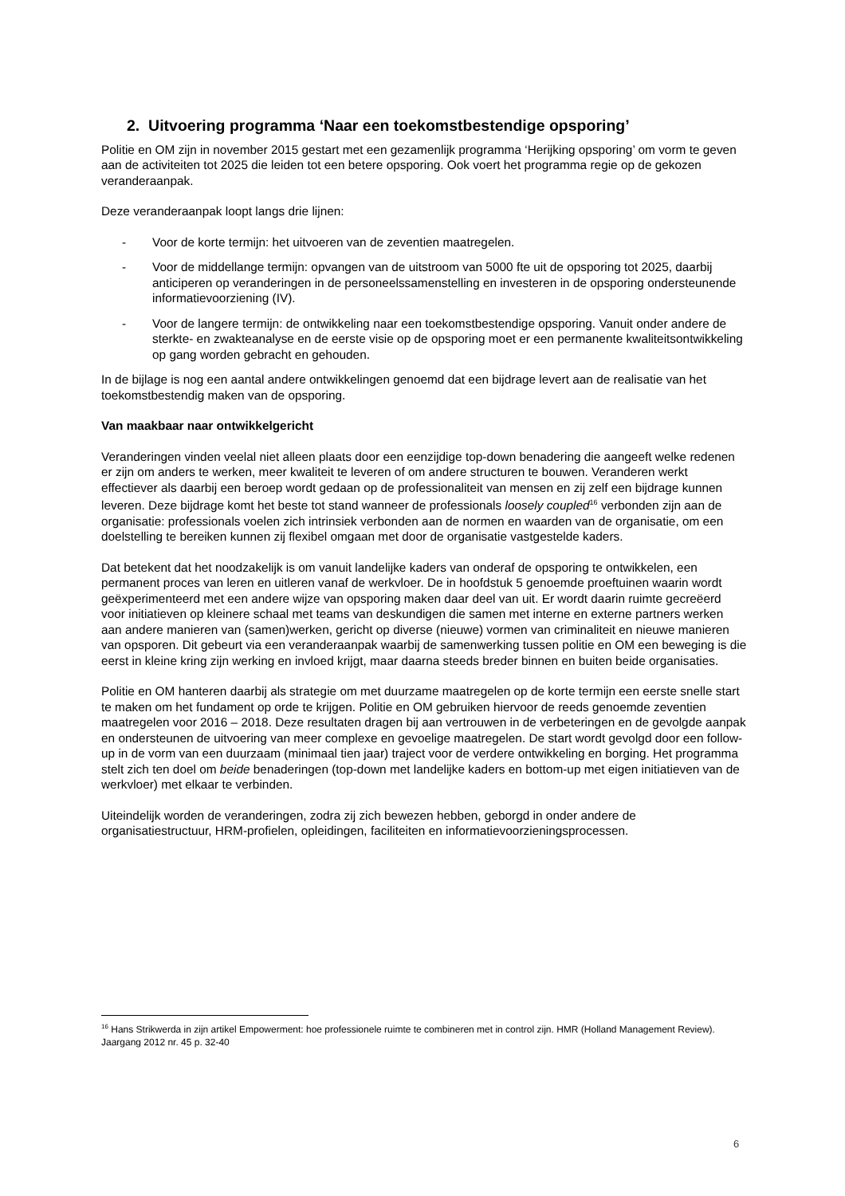2. Uitvoering programma ‘Naar een toekomstbestendige opsporing’
Politie en OM zijn in november 2015 gestart met een gezamenlijk programma ‘Herijking opsporing’ om vorm te geven aan de activiteiten tot 2025 die leiden tot een betere opsporing. Ook voert het programma regie op de gekozen veranderaanpak.
Deze veranderaanpak loopt langs drie lijnen:
- Voor de korte termijn: het uitvoeren van de zeventien maatregelen.
- Voor de middellange termijn: opvangen van de uitstroom van 5000 fte uit de opsporing tot 2025, daarbij anticiperen op veranderingen in de personeelssamenstelling en investeren in de opsporing ondersteunende informatievoorziening (IV).
- Voor de langere termijn: de ontwikkeling naar een toekomstbestendige opsporing. Vanuit onder andere de sterkte- en zwakteanalyse en de eerste visie op de opsporing moet er een permanente kwaliteitsontwikkeling op gang worden gebracht en gehouden.
In de bijlage is nog een aantal andere ontwikkelingen genoemd dat een bijdrage levert aan de realisatie van het toekomstbestendig maken van de opsporing.
Van maakbaar naar ontwikkelgericht
Veranderingen vinden veelal niet alleen plaats door een eenzijdige top-down benadering die aangeeft welke redenen er zijn om anders te werken, meer kwaliteit te leveren of om andere structuren te bouwen. Veranderen werkt effectiever als daarbij een beroep wordt gedaan op de professionaliteit van mensen en zij zelf een bijdrage kunnen leveren. Deze bijdrage komt het beste tot stand wanneer de professionals loosely coupled<sup>16</sup> verbonden zijn aan de organisatie: professionals voelen zich intrinsiek verbonden aan de normen en waarden van de organisatie, om een doelstelling te bereiken kunnen zij flexibel omgaan met door de organisatie vastgestelde kaders.
Dat betekent dat het noodzakelijk is om vanuit landelijke kaders van onderaf de opsporing te ontwikkelen, een permanent proces van leren en uitleren vanaf de werkvloer. De in hoofdstuk 5 genoemde proeftuinen waarin wordt geëxperimenteerd met een andere wijze van opsporing maken daar deel van uit. Er wordt daarin ruimte gecreëerd voor initiatieven op kleinere schaal met teams van deskundigen die samen met interne en externe partners werken aan andere manieren van (samen)werken, gericht op diverse (nieuwe) vormen van criminaliteit en nieuwe manieren van opsporen. Dit gebeurt via een veranderaanpak waarbij de samenwerking tussen politie en OM een beweging is die eerst in kleine kring zijn werking en invloed krijgt, maar daarna steeds breder binnen en buiten beide organisaties.
Politie en OM hanteren daarbij als strategie om met duurzame maatregelen op de korte termijn een eerste snelle start te maken om het fundament op orde te krijgen. Politie en OM gebruiken hiervoor de reeds genoemde zeventien maatregelen voor 2016 – 2018. Deze resultaten dragen bij aan vertrouwen in de verbeteringen en de gevolgde aanpak en ondersteunen de uitvoering van meer complexe en gevoelige maatregelen. De start wordt gevolgd door een follow-up in de vorm van een duurzaam (minimaal tien jaar) traject voor de verdere ontwikkeling en borging. Het programma stelt zich ten doel om beide benaderingen (top-down met landelijke kaders en bottom-up met eigen initiatieven van de werkvloer) met elkaar te verbinden.
Uiteindelijk worden de veranderingen, zodra zij zich bewezen hebben, geborgd in onder andere de organisatiestructuur, HRM-profielen, opleidingen, faciliteiten en informatievoorzieningsprocessen.
<sup>16</sup> Hans Strikwerda in zijn artikel Empowerment: hoe professionele ruimte te combineren met in control zijn. HMR (Holland Management Review). Jaargang 2012 nr. 45 p. 32-40
6